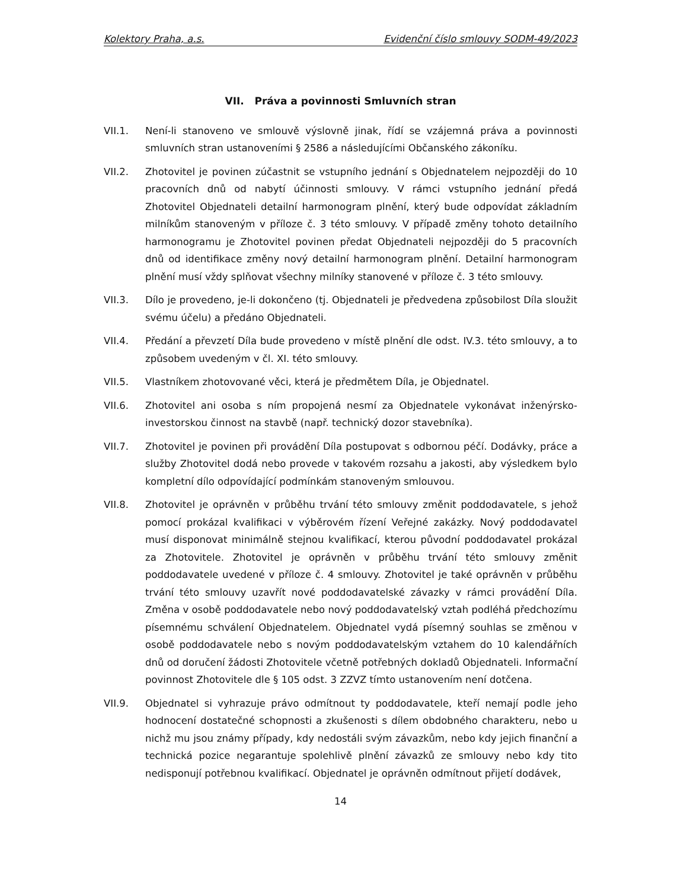Kolektory Praha, a.s. Evidenční číslo smlouvy SODM-49/2023
VII. Práva a povinnosti Smluvních stran
VII.1. Není-li stanoveno ve smlouvě výslovně jinak, řídí se vzájemná práva a povinnosti smluvních stran ustanoveními § 2586 a následujícími Občanského zákoníku.
VII.2. Zhotovitel je povinen zúčastnit se vstupního jednání s Objednatelem nejpozději do 10 pracovních dnů od nabytí účinnosti smlouvy. V rámci vstupního jednání předá Zhotovitel Objednateli detailní harmonogram plnění, který bude odpovídat základním milníkům stanoveným v příloze č. 3 této smlouvy. V případě změny tohoto detailního harmonogramu je Zhotovitel povinen předat Objednateli nejpozději do 5 pracovních dnů od identifikace změny nový detailní harmonogram plnění. Detailní harmonogram plnění musí vždy splňovat všechny milníky stanovené v příloze č. 3 této smlouvy.
VII.3. Dílo je provedeno, je-li dokončeno (tj. Objednateli je předvedena způsobilost Díla sloužit svému účelu) a předáno Objednateli.
VII.4. Předání a převzetí Díla bude provedeno v místě plnění dle odst. IV.3. této smlouvy, a to způsobem uvedeným v čl. XI. této smlouvy.
VII.5. Vlastníkem zhotovované věci, která je předmětem Díla, je Objednatel.
VII.6. Zhotovitel ani osoba s ním propojená nesmí za Objednatele vykonávat inženýrsko-investorskou činnost na stavbě (např. technický dozor stavebníka).
VII.7. Zhotovitel je povinen při provádění Díla postupovat s odbornou péčí. Dodávky, práce a služby Zhotovitel dodá nebo provede v takovém rozsahu a jakosti, aby výsledkem bylo kompletní dílo odpovídající podmínkám stanoveným smlouvou.
VII.8. Zhotovitel je oprávněn v průběhu trvání této smlouvy změnit poddodavatele, s jehož pomocí prokázal kvalifikaci v výběrovém řízení Veřejné zakázky. Nový poddodavatel musí disponovat minimálně stejnou kvalifikací, kterou původní poddodavatel prokázal za Zhotovitele. Zhotovitel je oprávněn v průběhu trvání této smlouvy změnit poddodavatele uvedené v příloze č. 4 smlouvy. Zhotovitel je také oprávněn v průběhu trvání této smlouvy uzavřít nové poddodavatelské závazky v rámci provádění Díla. Změna v osobě poddodavatele nebo nový poddodavatelský vztah podléhá předchozímu písemnému schválení Objednatelem. Objednatel vydá písemný souhlas se změnou v osobě poddodavatele nebo s novým poddodavatelským vztahem do 10 kalendářních dnů od doručení žádosti Zhotovitele včetně potřebných dokladů Objednateli. Informační povinnost Zhotovitele dle § 105 odst. 3 ZZVZ tímto ustanovením není dotčena.
VII.9. Objednatel si vyhrazuje právo odmítnout ty poddodavatele, kteří nemají podle jeho hodnocení dostatečné schopnosti a zkušenosti s dílem obdobného charakteru, nebo u nichž mu jsou známy případy, kdy nedostáli svým závazkům, nebo kdy jejich finanční a technická pozice negarantuje spolehlivě plnění závazků ze smlouvy nebo kdy tito nedisponují potřebnou kvalifikací. Objednatel je oprávněn odmítnout přijetí dodávek,
14